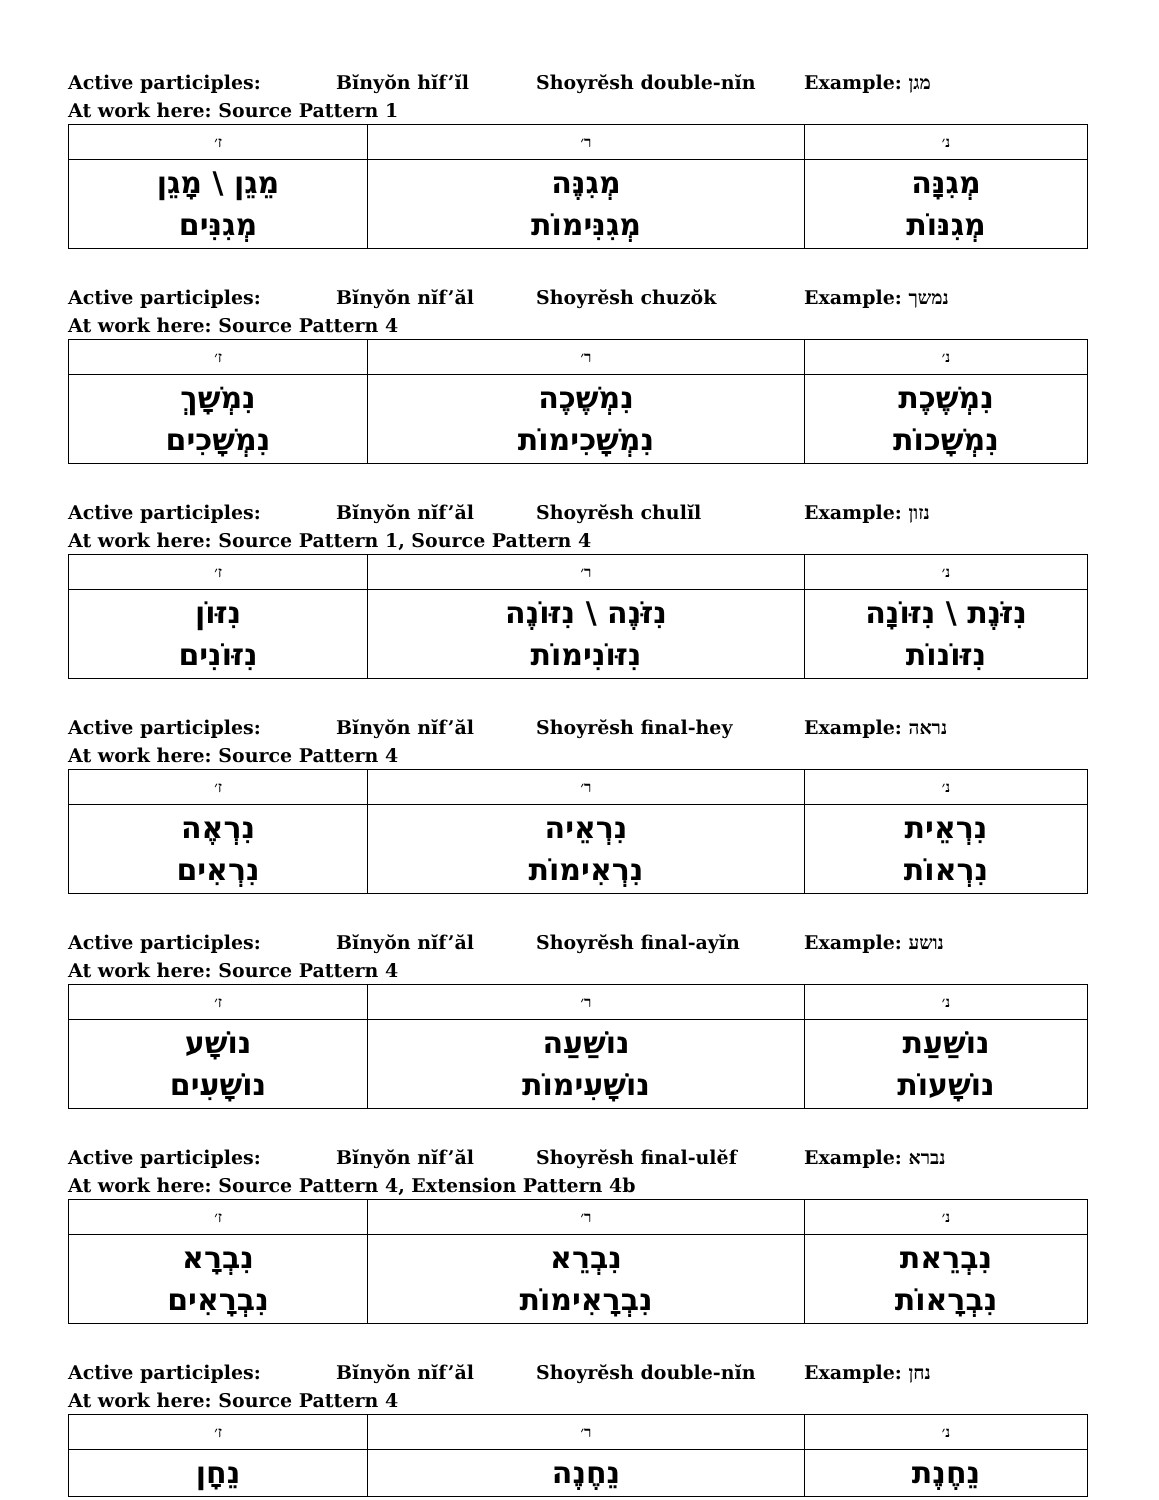Active participles: Bĭnyŏn hĭf’ĭl Shoyrĕsh double-nĭn Example: מגן
At work here: Source Pattern 1
| ז׳ | ר׳ | נ׳ |
| --- | --- | --- |
| מֵגֵן \ מָגֵן מְגִנִּים | מְגִנֶּה מְגִנִּימוֹת | מְגִנָּה מְגִנּוֹת |
Active participles: Bĭnyŏn nĭf’ăl Shoyrĕsh chuzŏk Example: נמשך
At work here: Source Pattern 4
| ז׳ | ר׳ | נ׳ |
| --- | --- | --- |
| נִמְשָׁךְ נִמְשָׁכִים | נִמְשֶׁכֶה נִמְשָׁכִימוֹת | נִמְשֶׁכֶת נִמְשָׁכוֹת |
Active participles: Bĭnyŏn nĭf’ăl Shoyrĕsh chulĭl Example: נזון
At work here: Source Pattern 1, Source Pattern 4
| ז׳ | ר׳ | נ׳ |
| --- | --- | --- |
| נִזּוֹן נִזּוֹנִים | נִזֹּנֶה \ נִזּוֹנֶה נִזּוֹנִימוֹת | נִזֹּנֶת \ נִזּוֹנָה נִזּוֹנוֹת |
Active participles: Bĭnyŏn nĭf’ăl Shoyrĕsh final-hey Example: נראה
At work here: Source Pattern 4
| ז׳ | ר׳ | נ׳ |
| --- | --- | --- |
| נִרְאֶה נִרְאִים | נִרְאֵיה נִרְאִימוֹת | נִרְאֵית נִרְאוֹת |
Active participles: Bĭnyŏn nĭf’ăl Shoyrĕsh final-ayĭn Example: נושע
At work here: Source Pattern 4
| ז׳ | ר׳ | נ׳ |
| --- | --- | --- |
| נוֹשָׁע נוֹשָׁעִים | נוֹשַׁעַה נוֹשָׁעִימוֹת | נוֹשַׁעַת נוֹשָׁעוֹת |
Active participles: Bĭnyŏn nĭf’ăl Shoyrĕsh final-ulĕf Example: נברא
At work here: Source Pattern 4, Extension Pattern 4b
| ז׳ | ר׳ | נ׳ |
| --- | --- | --- |
| נִבְרָא נִבְרָאִים | נִבְרֵא נִבְרָאִימוֹת | נִבְרֵאת נִבְרָאוֹת |
Active participles: Bĭnyŏn nĭf’ăl Shoyrĕsh double-nĭn Example: נחן
At work here: Source Pattern 4
| ז׳ | ר׳ | נ׳ |
| --- | --- | --- |
| נֵחָן | נֵחֶנֶה | נֵחֶנֶת |